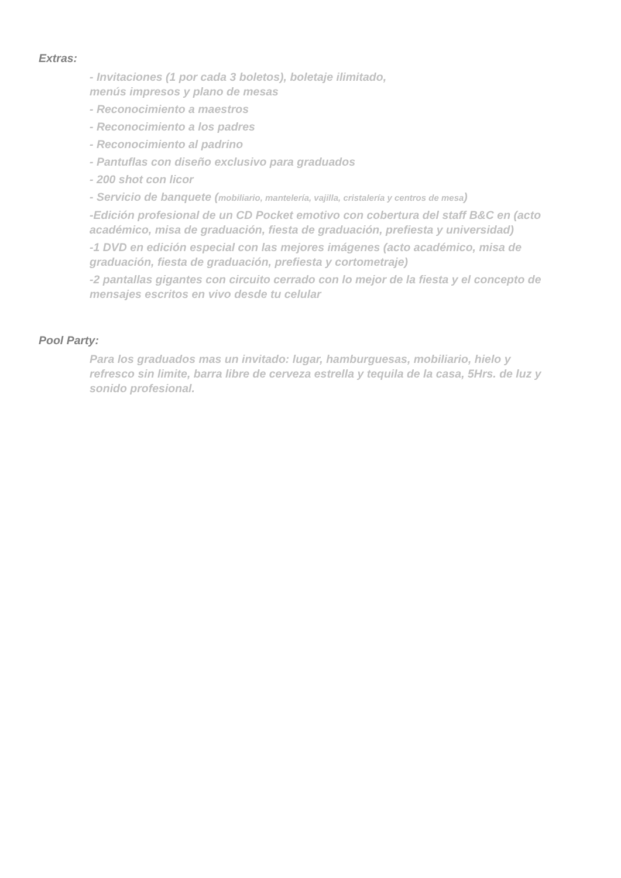Extras:
- Invitaciones (1 por cada 3 boletos), boletaje ilimitado,
menús impresos y plano de mesas
- Reconocimiento a maestros
- Reconocimiento a los padres
- Reconocimiento al padrino
- Pantuflas con diseño exclusivo para graduados
- 200 shot con licor
- Servicio de banquete (mobiliario, mantelería, vajilla, cristalería y centros de mesa)
-Edición profesional de un CD Pocket emotivo con cobertura del staff B&C en (acto académico, misa de graduación, fiesta de graduación, prefiesta y universidad)
-1 DVD en edición especial con las mejores imágenes (acto académico, misa de graduación, fiesta de graduación, prefiesta y cortometraje)
-2 pantallas gigantes con circuito cerrado con lo mejor de la fiesta y el concepto de mensajes escritos en vivo desde tu celular
Pool Party:
Para los graduados mas un invitado: lugar, hamburguesas, mobiliario, hielo y refresco sin limite, barra libre de cerveza estrella y tequila de la casa, 5Hrs. de luz y sonido profesional.